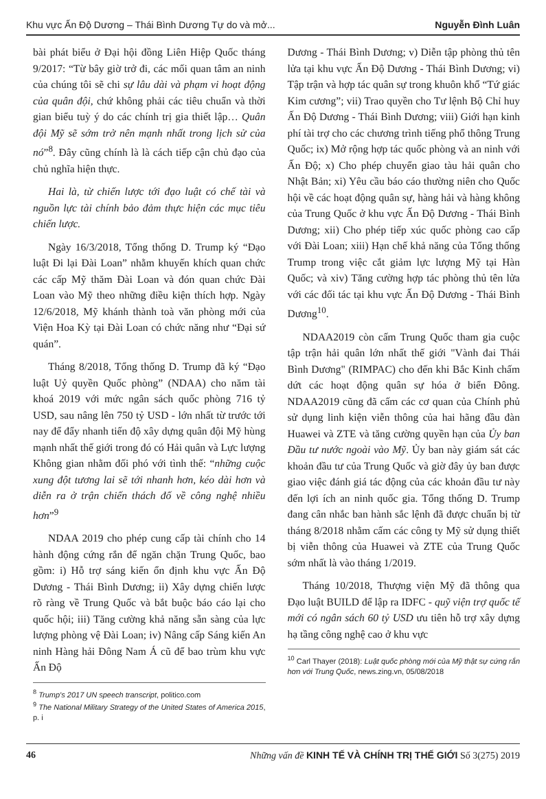Khu vực Ấn Độ Dương – Thái Bình Dương Tự do và mở... Nguyễn Đình Luân
bài phát biểu ở Đại hội đồng Liên Hiệp Quốc tháng 9/2017: “Từ bây giờ trở đi, các mối quan tâm an ninh của chúng tôi sẽ chi sự lâu dài và phạm vi hoạt động của quân đội, chứ không phải các tiêu chuẩn và thời gian biểu tuỳ ý do các chính trị gia thiết lập… Quân đội Mỹ sẽ sớm trở nên mạnh nhất trong lịch sử của nó”<sup>8</sup>. Đây cũng chính là là cách tiếp cận chủ đạo của chủ nghĩa hiện thực.
Hai là, từ chiến lược tới đạo luật có chế tài và nguồn lực tài chính bảo đảm thực hiện các mục tiêu chiến lược.
Ngày 16/3/2018, Tổng thống D. Trump ký “Đạo luật Đi lại Đài Loan” nhằm khuyến khích quan chức các cấp Mỹ thăm Đài Loan và đón quan chức Đài Loan vào Mỹ theo những điều kiện thích hợp. Ngày 12/6/2018, Mỹ khánh thành toà văn phòng mới của Viện Hoa Kỳ tại Đài Loan có chức năng như “Đại sứ quán”.
Tháng 8/2018, Tổng thống D. Trump đã ký “Đạo luật Uỷ quyền Quốc phòng” (NDAA) cho năm tài khoá 2019 với mức ngân sách quốc phòng 716 tỷ USD, sau nâng lên 750 tỷ USD - lớn nhất từ trước tới nay để đẩy nhanh tiến độ xây dựng quân đội Mỹ hùng mạnh nhất thế giới trong đó có Hải quân và Lực lượng Không gian nhằm đối phó với tình thế: “những cuộc xung đột tương lai sẽ tới nhanh hơn, kéo dài hơn và diễn ra ở trận chiến thách đố về công nghệ nhiều hơn”<sup>9</sup>
NDAA 2019 cho phép cung cấp tài chính cho 14 hành động cứng rắn để ngăn chặn Trung Quốc, bao gồm: i) Hỗ trợ sáng kiến ổn định khu vực Ấn Độ Dương - Thái Bình Dương; ii) Xây dựng chiến lược rõ ràng về Trung Quốc và bắt buộc báo cáo lại cho quốc hội; iii) Tăng cường khả năng sẵn sàng của lực lượng phòng vệ Đài Loan; iv) Nâng cấp Sáng kiến An ninh Hàng hải Đông Nam Á cũ để bao trùm khu vực Ấn Độ
<sup>8</sup> Trump's 2017 UN speech transcript, politico.com
<sup>9</sup> The National Military Strategy of the United States of America 2015, p. i
Dương - Thái Bình Dương; v) Diễn tập phòng thủ tên lửa tại khu vực Ấn Độ Dương - Thái Bình Dương; vi) Tập trận và hợp tác quân sự trong khuôn khổ “Tứ giác Kim cương”; vii) Trao quyền cho Tư lệnh Bộ Chỉ huy Ấn Độ Dương - Thái Bình Dương; viii) Giới hạn kinh phí tài trợ cho các chương trình tiếng phổ thông Trung Quốc; ix) Mở rộng hợp tác quốc phòng và an ninh với Ấn Độ; x) Cho phép chuyển giao tàu hải quân cho Nhật Bản; xi) Yêu cầu báo cáo thường niên cho Quốc hội về các hoạt động quân sự, hàng hải và hàng không của Trung Quốc ở khu vực Ấn Độ Dương - Thái Bình Dương; xii) Cho phép tiếp xúc quốc phòng cao cấp với Đài Loan; xiii) Hạn chế khả năng của Tổng thống Trump trong việc cắt giảm lực lượng Mỹ tại Hàn Quốc; và xiv) Tăng cường hợp tác phòng thủ tên lửa với các đối tác tại khu vực Ấn Độ Dương - Thái Bình Dương<sup>10</sup>.
NDAA2019 còn cấm Trung Quốc tham gia cuộc tập trận hải quân lớn nhất thế giới "Vành đai Thái Bình Dương" (RIMPAC) cho đến khi Bắc Kinh chấm dứt các hoạt động quân sự hóa ở biển Đông. NDAA2019 cũng đã cấm các cơ quan của Chính phủ sử dụng linh kiện viễn thông của hai hãng đầu đàn Huawei và ZTE và tăng cường quyền hạn của Ủy ban Đầu tư nước ngoài vào Mỹ. Ủy ban này giám sát các khoản đầu tư của Trung Quốc và giờ đây ủy ban được giao việc đánh giá tác động của các khoản đầu tư này đến lợi ích an ninh quốc gia. Tổng thống D. Trump đang cân nhắc ban hành sắc lệnh đã được chuẩn bị từ tháng 8/2018 nhằm cấm các công ty Mỹ sử dụng thiết bị viễn thông của Huawei và ZTE của Trung Quốc sớm nhất là vào tháng 1/2019.
Tháng 10/2018, Thượng viện Mỹ đã thông qua Đạo luật BUILD để lập ra IDFC - quỹ viện trợ quốc tế mới có ngân sách 60 tỷ USD ưu tiên hỗ trợ xây dựng hạ tầng công nghệ cao ở khu vực
<sup>10</sup> Carl Thayer (2018): Luật quốc phòng mới của Mỹ thật sự cứng rắn hơn với Trung Quốc, news.zing.vn, 05/08/2018
46 Những vấn đề KINH TẾ VÀ CHÍNH TRỊ THẾ GIỚI Số 3(275) 2019